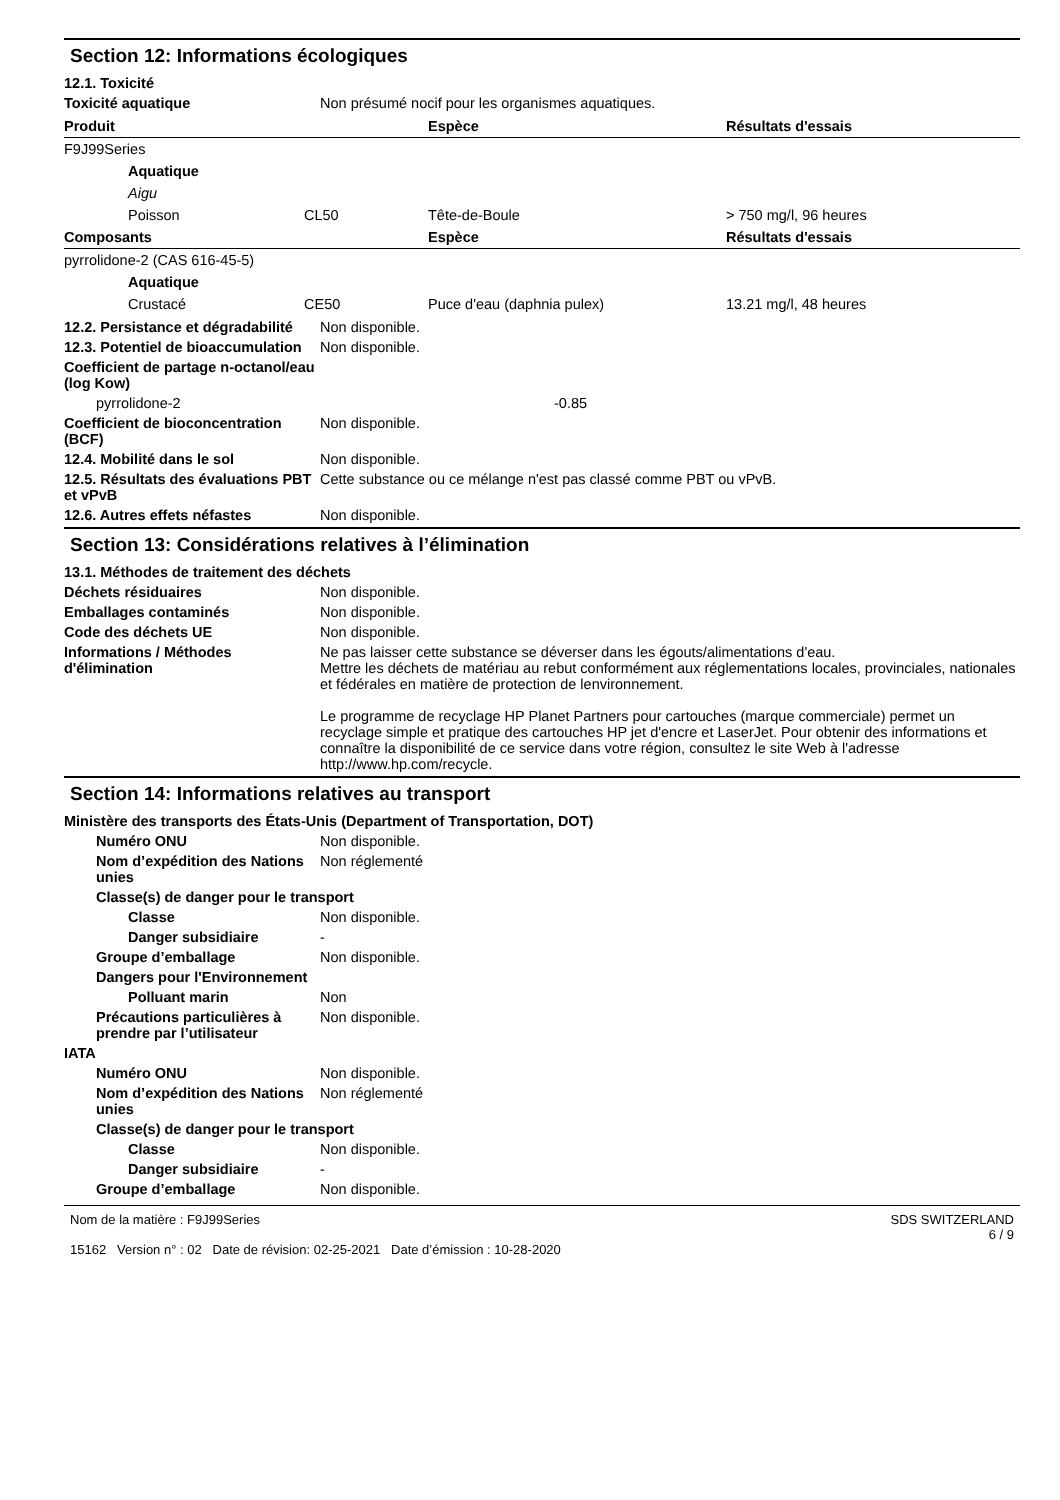Section 12: Informations écologiques
12.1. Toxicité
Toxicité aquatique Non présumé nocif pour les organismes aquatiques.
| Produit | | Espèce | Résultats d'essais |
| --- | --- | --- | --- |
| F9J99Series | | | |
| Aquatique | | | |
| Aigu | | | |
| Poisson | CL50 | Tête-de-Boule | > 750 mg/l, 96 heures |
| Composants | | Espèce | Résultats d'essais |
| pyrrolidone-2 (CAS 616-45-5) | | | |
| Aquatique | | | |
| Crustacé | CE50 | Puce d'eau (daphnia pulex) | 13.21 mg/l, 48 heures |
12.2. Persistance et dégradabilité Non disponible.
12.3. Potentiel de bioaccumulation Non disponible.
Coefficient de partage n-octanol/eau (log Kow)
pyrrolidone-2 -0.85
Coefficient de bioconcentration (BCF) Non disponible.
12.4. Mobilité dans le sol Non disponible.
12.5. Résultats des évaluations PBT et vPvB Cette substance ou ce mélange n'est pas classé comme PBT ou vPvB.
12.6. Autres effets néfastes Non disponible.
Section 13: Considérations relatives à l’élimination
13.1. Méthodes de traitement des déchets
Déchets résiduaires Non disponible.
Emballages contaminés Non disponible.
Code des déchets UE Non disponible.
Informations / Méthodes d'élimination Ne pas laisser cette substance se déverser dans les égouts/alimentations d'eau.
Mettre les déchets de matériau au rebut conformément aux réglementations locales, provinciales, nationales et fédérales en matière de protection de lenvironnement.
Le programme de recyclage HP Planet Partners pour cartouches (marque commerciale) permet un recyclage simple et pratique des cartouches HP jet d'encre et LaserJet. Pour obtenir des informations et connaître la disponibilité de ce service dans votre région, consultez le site Web à l'adresse http://www.hp.com/recycle.
Section 14: Informations relatives au transport
Ministère des transports des États-Unis (Department of Transportation, DOT)
Numéro ONU Non disponible.
Nom d’expédition des Nations unies Non réglementé
Classe(s) de danger pour le transport
Classe Non disponible.
Danger subsidiaire -
Groupe d’emballage Non disponible.
Dangers pour l'Environnement
Polluant marin Non
Précautions particulières à prendre par l’utilisateur Non disponible.
IATA
Numéro ONU Non disponible.
Nom d’expédition des Nations unies Non réglementé
Classe(s) de danger pour le transport
Classe Non disponible.
Danger subsidiaire -
Groupe d’emballage Non disponible.
Nom de la matière : F9J99Series
15162 Version n° : 02 Date de révision: 02-25-2021 Date d’émission : 10-28-2020
SDS SWITZERLAND
6 / 9